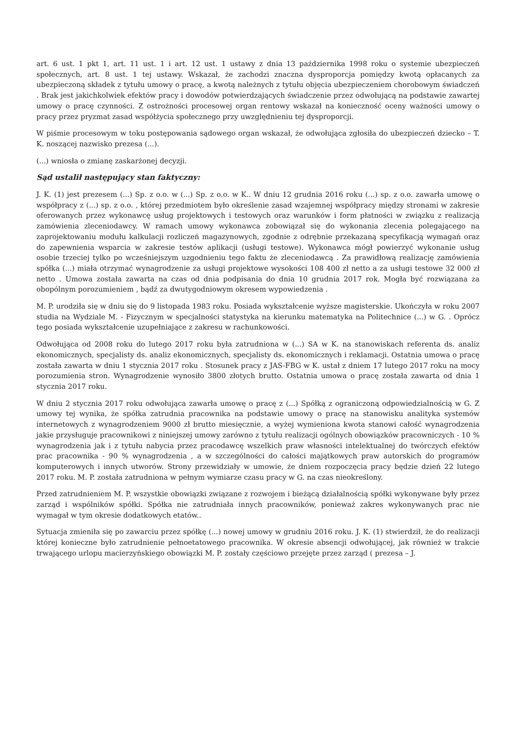art. 6 ust. 1 pkt 1, art. 11 ust. 1 i art. 12 ust. 1 ustawy z dnia 13 października 1998 roku o systemie ubezpieczeń społecznych, art. 8 ust. 1 tej ustawy. Wskazał, że zachodzi znaczna dysproporcja pomiędzy kwotą opłacanych za ubezpieczoną składek z tytułu umowy o pracę, a kwotą należnych z tytułu objęcia ubezpieczeniem chorobowym świadczeń . Brak jest jakichkolwiek efektów pracy i dowodów potwierdzających świadczenie przez odwołującą na podstawie zawartej umowy o pracę czynności. Z ostrożności procesowej organ rentowy wskazał na konieczność oceny ważności umowy o pracy przez pryzmat zasad współżycia społecznego przy uwzględnieniu tej dysproporcji.
W piśmie procesowym w toku postępowania sądowego organ wskazał, że odwołująca zgłosiła do ubezpieczeń dziecko – T. K. noszącej nazwisko prezesa (...).
(...) wniosła o zmianę zaskarżonej decyzji.
Sąd ustalił następujący stan faktyczny:
J. K. (1) jest prezesem (...) Sp. z o.o. w (...) Sp. z o.o. w K.. W dniu 12 grudnia 2016 roku (...) sp. z o.o. zawarła umowę o współpracy z (...) sp. z o.o. , której przedmiotem było określenie zasad wzajemnej współpracy między stronami w zakresie oferowanych przez wykonawcę usług projektowych i testowych oraz warunków i form płatności w związku z realizacją zamówienia zleceniodawcy. W ramach umowy wykonawca zobowiązał się do wykonania zlecenia polegającego na zaprojektowaniu modułu kalkulacji rozliczeń magazynowych, zgodnie z odrębnie przekazaną specyfikacją wymagań oraz do zapewnienia wsparcia w zakresie testów aplikacji (usługi testowe). Wykonawca mógł powierzyć wykonanie usług osobie trzeciej tylko po wcześniejszym uzgodnieniu tego faktu że zleceniodawcą . Za prawidłową realizację zamówienia spółka (...) miała otrzymać wynagrodzenie za usługi projektowe wysokości 108 400 zł netto a za usługi testowe 32 000 zł netto . Umowa została zawarta na czas od dnia podpisania do dnia 10 grudnia 2017 rok. Mogła być rozwiązana za obopólnym porozumieniem , bądź za dwutygodniowym okresem wypowiedzenia .
M. P. urodziła się w dniu się do 9 listopada 1983 roku. Posiada wykształcenie wyższe magisterskie. Ukończyła w roku 2007 studia na Wydziale M. - Fizycznym w specjalności statystyka na kierunku matematyka na Politechnice (...) w G. . Oprócz tego posiada wykształcenie uzupełniające z zakresu w rachunkowości.
Odwołująca od 2008 roku do lutego 2017 roku była zatrudniona w (...) SA w K. na stanowiskach referenta ds. analiz ekonomicznych, specjalisty ds. analiz ekonomicznych, specjalisty ds. ekonomicznych i reklamacji. Ostatnia umowa o pracę została zawarta w dniu 1 stycznia 2017 roku . Stosunek pracy z JAS-FBG w K. ustał z dniem 17 lutego 2017 roku na mocy porozumienia stron. Wynagrodzenie wynosiło 3800 złotych brutto. Ostatnia umowa o pracę została zawarta od dnia 1 stycznia 2017 roku.
W dniu 2 stycznia 2017 roku odwołująca zawarła umowę o pracę z (...) Spółką z ograniczoną odpowiedzialnością w G. Z umowy tej wynika, że spółka zatrudnia pracownika na podstawie umowy o pracę na stanowisku analityka systemów internetowych z wynagrodzeniem 9000 zł brutto miesięcznie, a wyżej wymieniona kwota stanowi całość wynagrodzenia jakie przysługuje pracownikowi z niniejszej umowy zarówno z tytułu realizacji ogólnych obowiązków pracowniczych - 10 % wynagrodzenia jak i z tytułu nabycia przez pracodawcę wszelkich praw własności intelektualnej do twórczych efektów prac pracownika - 90 % wynagrodzenia , a w szczególności do całości majątkowych praw autorskich do programów komputerowych i innych utworów. Strony przewidziały w umowie, że dniem rozpoczęcia pracy będzie dzień 22 lutego 2017 roku. M. P. została zatrudniona w pełnym wymiarze czasu pracy w G. na czas nieokreślony.
Przed zatrudnieniem M. P. wszystkie obowiązki związane z rozwojem i bieżącą działalnością spółki wykonywane były przez zarząd i wspólników spółki. Spółka nie zatrudniała innych pracowników, ponieważ zakres wykonywanych prac nie wymagał w tym okresie dodatkowych etatów..
Sytuacja zmieniła się po zawarciu przez spółkę (...) nowej umowy w grudniu 2016 roku. J. K. (1) stwierdził, że do realizacji której konieczne było zatrudnienie pełnoetatowego pracownika. W okresie absencji odwołującej, jak również w trakcie trwającego urlopu macierzyńskiego obowiązki M. P. zostały częściowo przejęte przez zarząd ( prezesa – J.